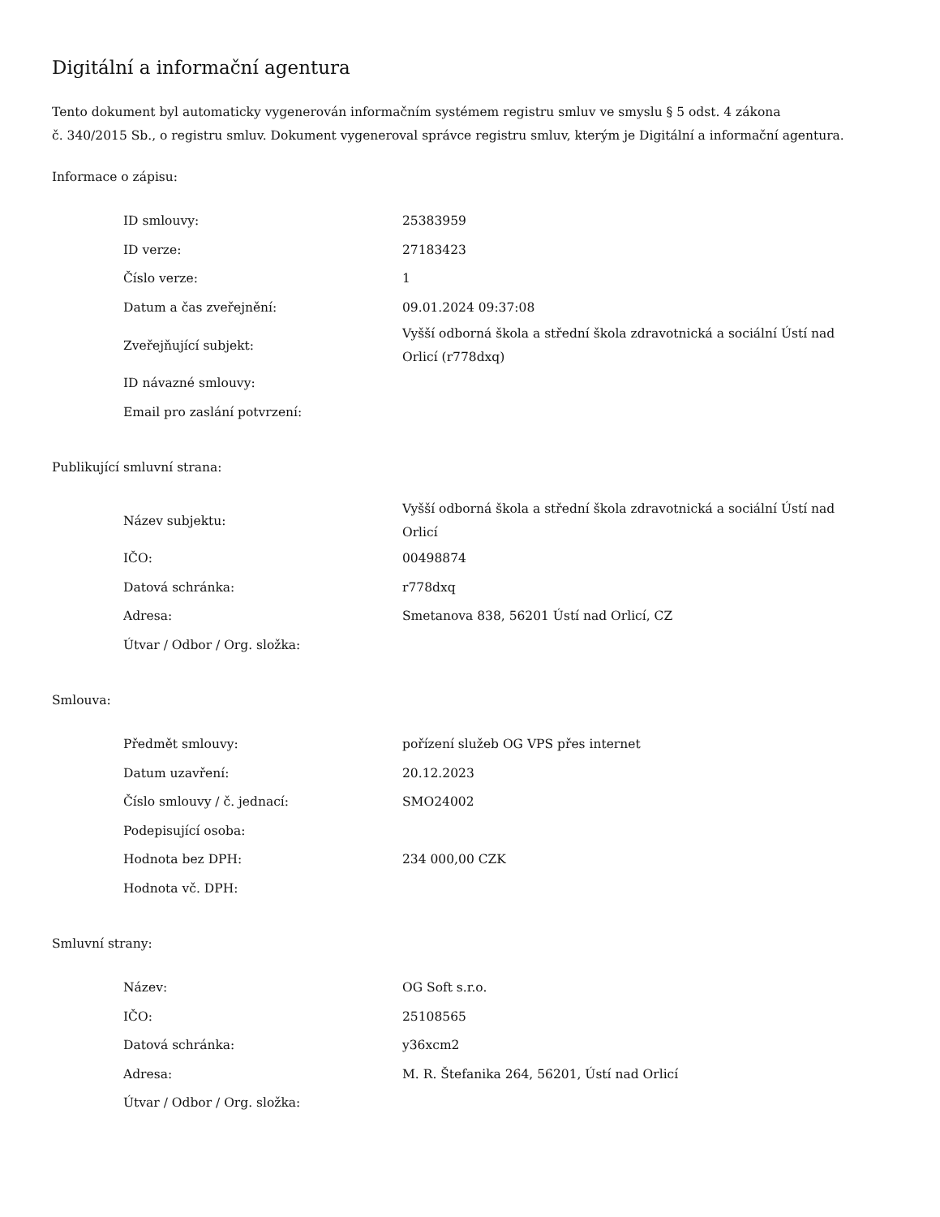Digitální a informační agentura
Tento dokument byl automaticky vygenerován informačním systémem registru smluv ve smyslu § 5 odst. 4 zákona
č. 340/2015 Sb., o registru smluv. Dokument vygeneroval správce registru smluv, kterým je Digitální a informační agentura.
Informace o zápisu:
| ID smlouvy: | 25383959 |
| ID verze: | 27183423 |
| Číslo verze: | 1 |
| Datum a čas zveřejnění: | 09.01.2024 09:37:08 |
| Zveřejňující subjekt: | Vyšší odborná škola a střední škola zdravotnická a sociální Ústí nad Orlicí (r778dxq) |
| ID návazné smlouvy: | |
| Email pro zaslání potvrzení: | |
Publikující smluvní strana:
| Název subjektu: | Vyšší odborná škola a střední škola zdravotnická a sociální Ústí nad Orlicí |
| IČO: | 00498874 |
| Datová schránka: | r778dxq |
| Adresa: | Smetanova 838, 56201 Ústí nad Orlicí, CZ |
| Útvar / Odbor / Org. složka: | |
Smlouva:
| Předmět smlouvy: | pořízení služeb OG VPS přes internet |
| Datum uzavření: | 20.12.2023 |
| Číslo smlouvy / č. jednací: | SMO24002 |
| Podepisující osoba: | |
| Hodnota bez DPH: | 234 000,00 CZK |
| Hodnota vč. DPH: | |
Smluvní strany:
| Název: | OG Soft s.r.o. |
| IČO: | 25108565 |
| Datová schránka: | y36xcm2 |
| Adresa: | M. R. Štefanika 264, 56201, Ústí nad Orlicí |
| Útvar / Odbor / Org. složka: | |